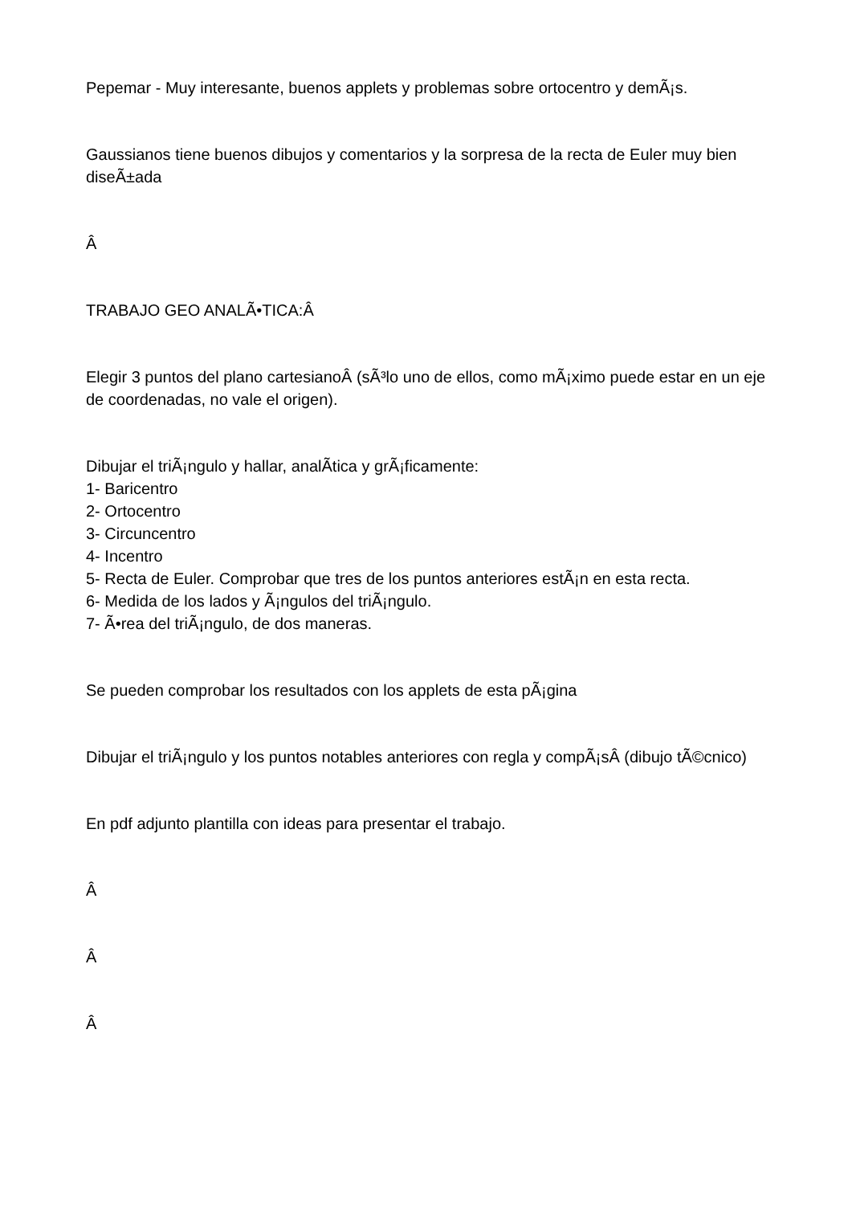Pepemar - Muy interesante, buenos applets y problemas sobre ortocentro y demÃ¡s.
Gaussianos tiene buenos dibujos y comentarios y la sorpresa de la recta de Euler muy bien diseÃ±ada
Â
TRABAJO GEO ANALÃ•TICA:Â
Elegir 3 puntos del plano cartesianoÂ (sÃ³lo uno de ellos, como mÃ¡ximo puede estar en un eje de coordenadas, no vale el origen).
Dibujar el triÃ¡ngulo y hallar, analÃ­tica y grÃ¡ficamente:
1- Baricentro
2- Ortocentro
3- Circuncentro
4- Incentro
5- Recta de Euler. Comprobar que tres de los puntos anteriores estÃ¡n en esta recta.
6- Medida de los lados y Ã¡ngulos del triÃ¡ngulo.
7- Ã•rea del triÃ¡ngulo, de dos maneras.
Se pueden comprobar los resultados con los applets de esta pÃ¡gina
Dibujar el triÃ¡ngulo y los puntos notables anteriores con regla y compÃ¡sÂ (dibujo tÃ©cnico)
En pdf adjunto plantilla con ideas para presentar el trabajo.
Â
Â
Â